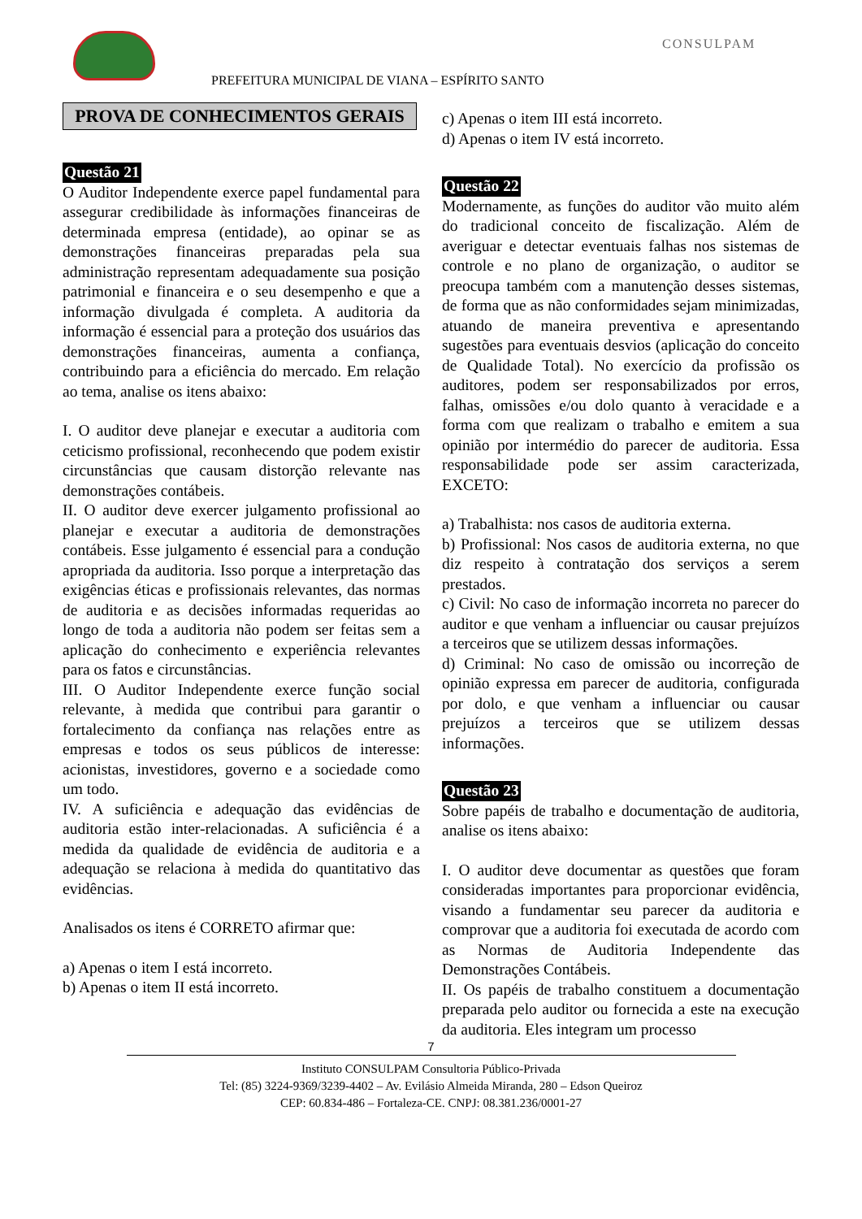PREFEITURA MUNICIPAL DE VIANA – ESPÍRITO SANTO
CONSULPAM
PROVA DE CONHECIMENTOS GERAIS
Questão 21
O Auditor Independente exerce papel fundamental para assegurar credibilidade às informações financeiras de determinada empresa (entidade), ao opinar se as demonstrações financeiras preparadas pela sua administração representam adequadamente sua posição patrimonial e financeira e o seu desempenho e que a informação divulgada é completa. A auditoria da informação é essencial para a proteção dos usuários das demonstrações financeiras, aumenta a confiança, contribuindo para a eficiência do mercado. Em relação ao tema, analise os itens abaixo:
I. O auditor deve planejar e executar a auditoria com ceticismo profissional, reconhecendo que podem existir circunstâncias que causam distorção relevante nas demonstrações contábeis.
II. O auditor deve exercer julgamento profissional ao planejar e executar a auditoria de demonstrações contábeis. Esse julgamento é essencial para a condução apropriada da auditoria. Isso porque a interpretação das exigências éticas e profissionais relevantes, das normas de auditoria e as decisões informadas requeridas ao longo de toda a auditoria não podem ser feitas sem a aplicação do conhecimento e experiência relevantes para os fatos e circunstâncias.
III. O Auditor Independente exerce função social relevante, à medida que contribui para garantir o fortalecimento da confiança nas relações entre as empresas e todos os seus públicos de interesse: acionistas, investidores, governo e a sociedade como um todo.
IV. A suficiência e adequação das evidências de auditoria estão inter-relacionadas. A suficiência é a medida da qualidade de evidência de auditoria e a adequação se relaciona à medida do quantitativo das evidências.
Analisados os itens é CORRETO afirmar que:
a) Apenas o item I está incorreto.
b) Apenas o item II está incorreto.
c) Apenas o item III está incorreto.
d) Apenas o item IV está incorreto.
Questão 22
Modernamente, as funções do auditor vão muito além do tradicional conceito de fiscalização. Além de averiguar e detectar eventuais falhas nos sistemas de controle e no plano de organização, o auditor se preocupa também com a manutenção desses sistemas, de forma que as não conformidades sejam minimizadas, atuando de maneira preventiva e apresentando sugestões para eventuais desvios (aplicação do conceito de Qualidade Total). No exercício da profissão os auditores, podem ser responsabilizados por erros, falhas, omissões e/ou dolo quanto à veracidade e a forma com que realizam o trabalho e emitem a sua opinião por intermédio do parecer de auditoria. Essa responsabilidade pode ser assim caracterizada, EXCETO:
a) Trabalhista: nos casos de auditoria externa.
b) Profissional: Nos casos de auditoria externa, no que diz respeito à contratação dos serviços a serem prestados.
c) Civil: No caso de informação incorreta no parecer do auditor e que venham a influenciar ou causar prejuízos a terceiros que se utilizem dessas informações.
d) Criminal: No caso de omissão ou incorreção de opinião expressa em parecer de auditoria, configurada por dolo, e que venham a influenciar ou causar prejuízos a terceiros que se utilizem dessas informações.
Questão 23
Sobre papéis de trabalho e documentação de auditoria, analise os itens abaixo:
I. O auditor deve documentar as questões que foram consideradas importantes para proporcionar evidência, visando a fundamentar seu parecer da auditoria e comprovar que a auditoria foi executada de acordo com as Normas de Auditoria Independente das Demonstrações Contábeis.
II. Os papéis de trabalho constituem a documentação preparada pelo auditor ou fornecida a este na execução da auditoria. Eles integram um processo
7
Instituto CONSULPAM Consultoria Público-Privada
Tel: (85) 3224-9369/3239-4402 – Av. Evilásio Almeida Miranda, 280 – Edson Queiroz
CEP: 60.834-486 – Fortaleza-CE. CNPJ: 08.381.236/0001-27